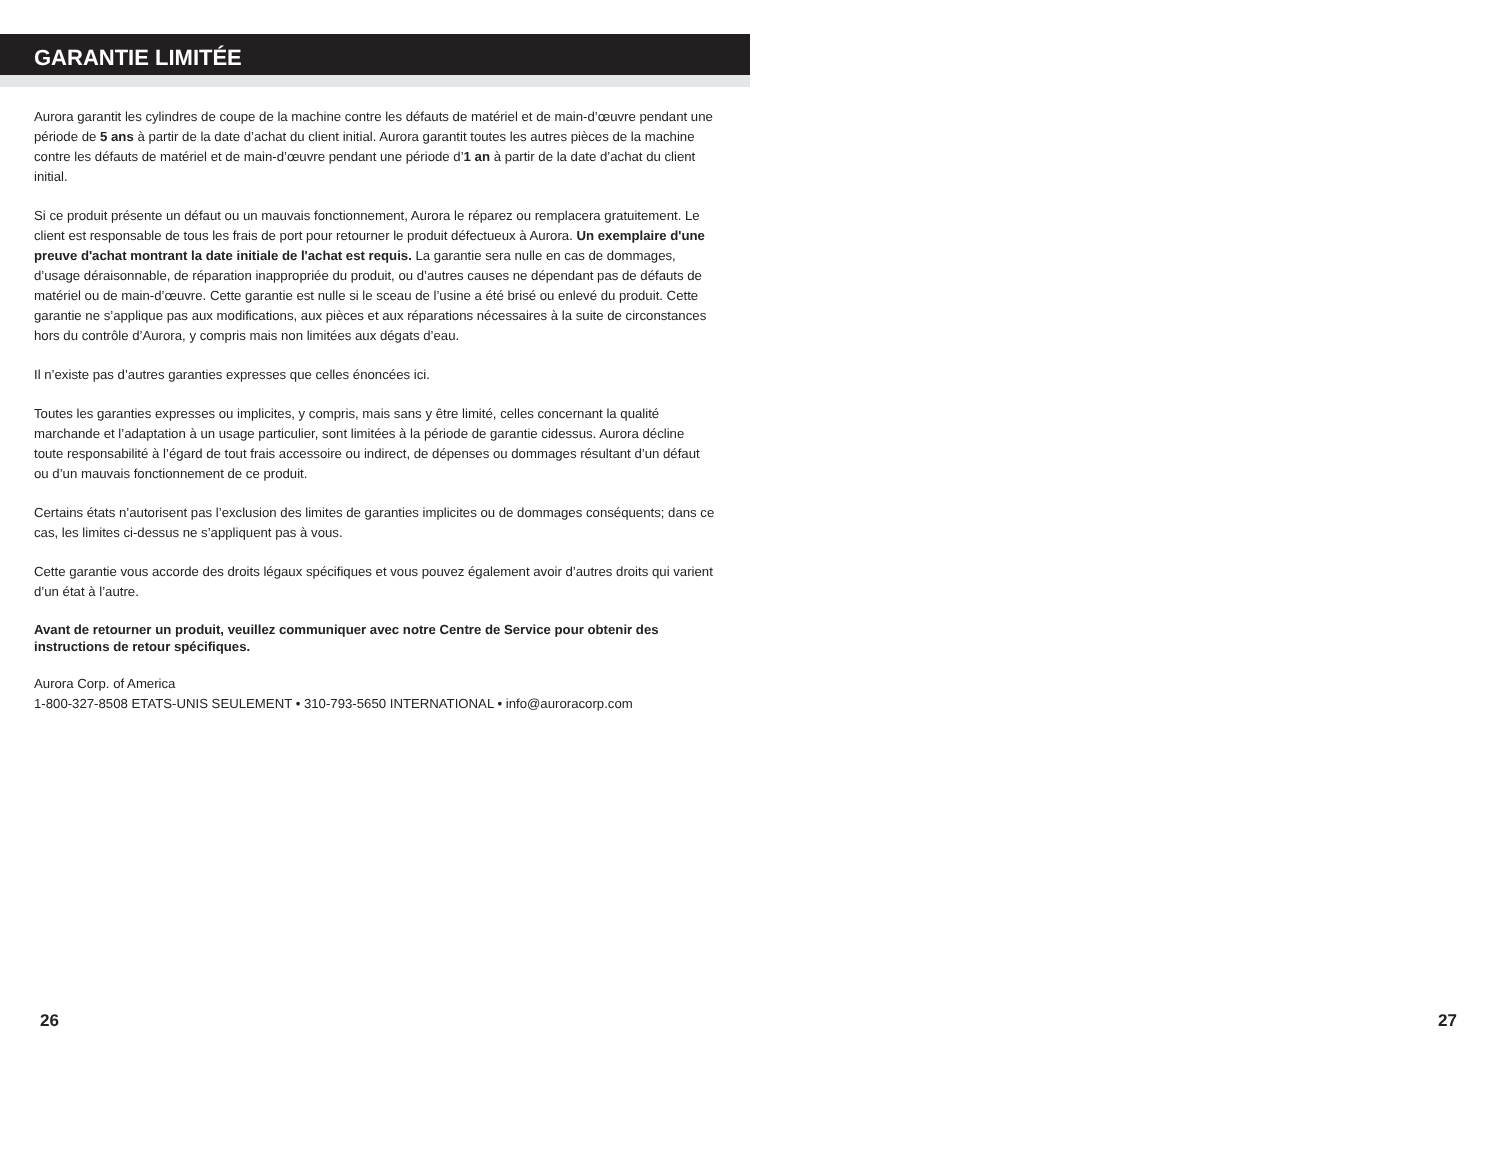GARANTIE LIMITÉE
Aurora garantit les cylindres de coupe de la machine contre les défauts de matériel et de main-d’œuvre pendant une période de 5 ans à partir de la date d’achat du client initial. Aurora garantit toutes les autres pièces de la machine contre les défauts de matériel et de main-d’œuvre pendant une période d’1 an à partir de la date d’achat du client initial.
Si ce produit présente un défaut ou un mauvais fonctionnement, Aurora le réparez ou remplacera gratuitement. Le client est responsable de tous les frais de port pour retourner le produit défectueux à Aurora. Un exemplaire d'une preuve d'achat montrant la date initiale de l'achat est requis. La garantie sera nulle en cas de dommages, d’usage déraisonnable, de réparation inappropriée du produit, ou d’autres causes ne dépendant pas de défauts de matériel ou de main-d’œuvre. Cette garantie est nulle si le sceau de l’usine a été brisé ou enlevé du produit. Cette garantie ne s’applique pas aux modifications, aux pièces et aux réparations nécessaires à la suite de circonstances hors du contrôle d’Aurora, y compris mais non limitées aux dégats d’eau.
Il n’existe pas d’autres garanties expresses que celles énoncées ici.
Toutes les garanties expresses ou implicites, y compris, mais sans y être limité, celles concernant la qualité marchande et l’adaptation à un usage particulier, sont limitées à la période de garantie cidessus. Aurora décline toute responsabilité à l’égard de tout frais accessoire ou indirect, de dépenses ou dommages résultant d’un défaut ou d’un mauvais fonctionnement de ce produit.
Certains états n’autorisent pas l’exclusion des limites de garanties implicites ou de dommages conséquents; dans ce cas, les limites ci-dessus ne s’appliquent pas à vous.
Cette garantie vous accorde des droits légaux spécifiques et vous pouvez également avoir d’autres droits qui varient d’un état à l’autre.
Avant de retourner un produit, veuillez communiquer avec notre Centre de Service pour obtenir des instructions de retour spécifiques.
Aurora Corp. of America
1-800-327-8508 ETATS-UNIS SEULEMENT • 310-793-5650 INTERNATIONAL • info@auroracorp.com
26
27